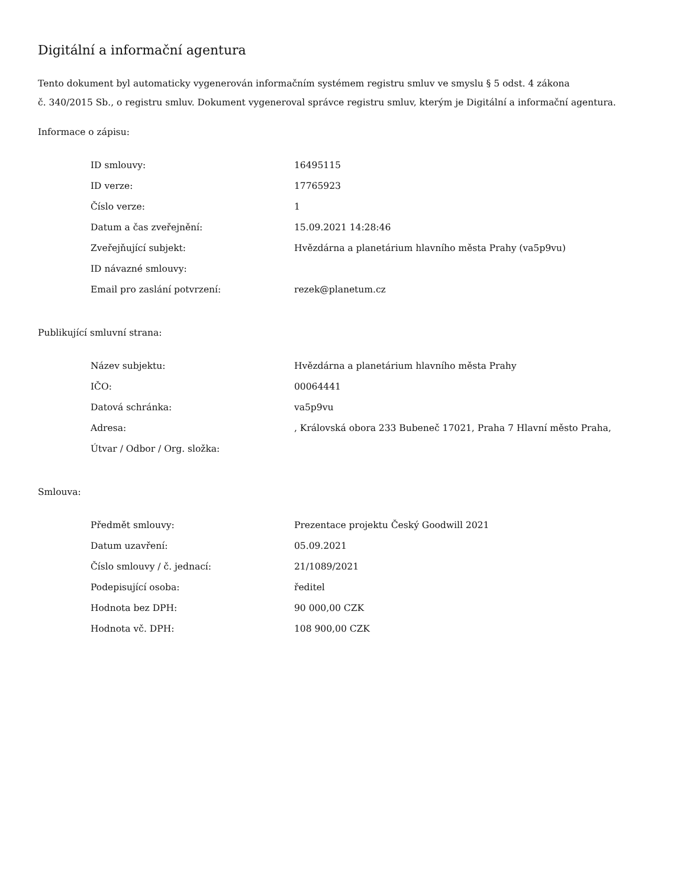Digitální a informační agentura
Tento dokument byl automaticky vygenerován informačním systémem registru smluv ve smyslu § 5 odst. 4 zákona
č. 340/2015 Sb., o registru smluv. Dokument vygeneroval správce registru smluv, kterým je Digitální a informační agentura.
Informace o zápisu:
| ID smlouvy: | 16495115 |
| ID verze: | 17765923 |
| Číslo verze: | 1 |
| Datum a čas zveřejnění: | 15.09.2021 14:28:46 |
| Zveřejňující subjekt: | Hvězdárna a planetárium hlavního města Prahy (va5p9vu) |
| ID návazné smlouvy: | |
| Email pro zaslání potvrzení: | rezek@planetum.cz |
Publikující smluvní strana:
| Název subjektu: | Hvězdárna a planetárium hlavního města Prahy |
| IČO: | 00064441 |
| Datová schránka: | va5p9vu |
| Adresa: | , Královská obora 233 Bubeneč 17021, Praha 7 Hlavní město Praha, |
| Útvar / Odbor / Org. složka: | |
Smlouva:
| Předmět smlouvy: | Prezentace projektu Český Goodwill 2021 |
| Datum uzavření: | 05.09.2021 |
| Číslo smlouvy / č. jednací: | 21/1089/2021 |
| Podepisující osoba: | ředitel |
| Hodnota bez DPH: | 90 000,00 CZK |
| Hodnota vč. DPH: | 108 900,00 CZK |